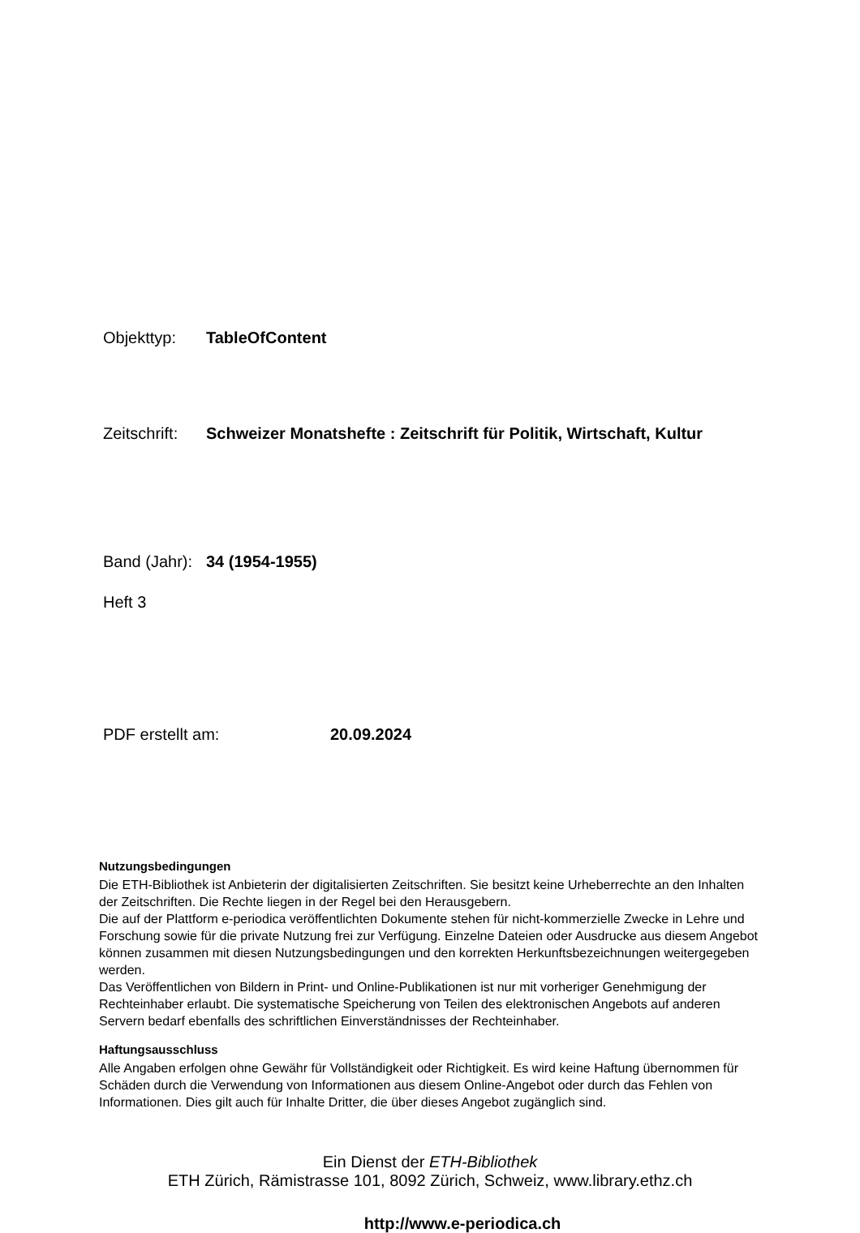Objekttyp: TableOfContent
Zeitschrift: Schweizer Monatshefte : Zeitschrift für Politik, Wirtschaft, Kultur
Band (Jahr): 34 (1954-1955)
Heft 3
PDF erstellt am: 20.09.2024
Nutzungsbedingungen
Die ETH-Bibliothek ist Anbieterin der digitalisierten Zeitschriften. Sie besitzt keine Urheberrechte an den Inhalten der Zeitschriften. Die Rechte liegen in der Regel bei den Herausgebern.
Die auf der Plattform e-periodica veröffentlichten Dokumente stehen für nicht-kommerzielle Zwecke in Lehre und Forschung sowie für die private Nutzung frei zur Verfügung. Einzelne Dateien oder Ausdrucke aus diesem Angebot können zusammen mit diesen Nutzungsbedingungen und den korrekten Herkunftsbezeichnungen weitergegeben werden.
Das Veröffentlichen von Bildern in Print- und Online-Publikationen ist nur mit vorheriger Genehmigung der Rechteinhaber erlaubt. Die systematische Speicherung von Teilen des elektronischen Angebots auf anderen Servern bedarf ebenfalls des schriftlichen Einverständnisses der Rechteinhaber.
Haftungsausschluss
Alle Angaben erfolgen ohne Gewähr für Vollständigkeit oder Richtigkeit. Es wird keine Haftung übernommen für Schäden durch die Verwendung von Informationen aus diesem Online-Angebot oder durch das Fehlen von Informationen. Dies gilt auch für Inhalte Dritter, die über dieses Angebot zugänglich sind.
Ein Dienst der ETH-Bibliothek
ETH Zürich, Rämistrasse 101, 8092 Zürich, Schweiz, www.library.ethz.ch
http://www.e-periodica.ch